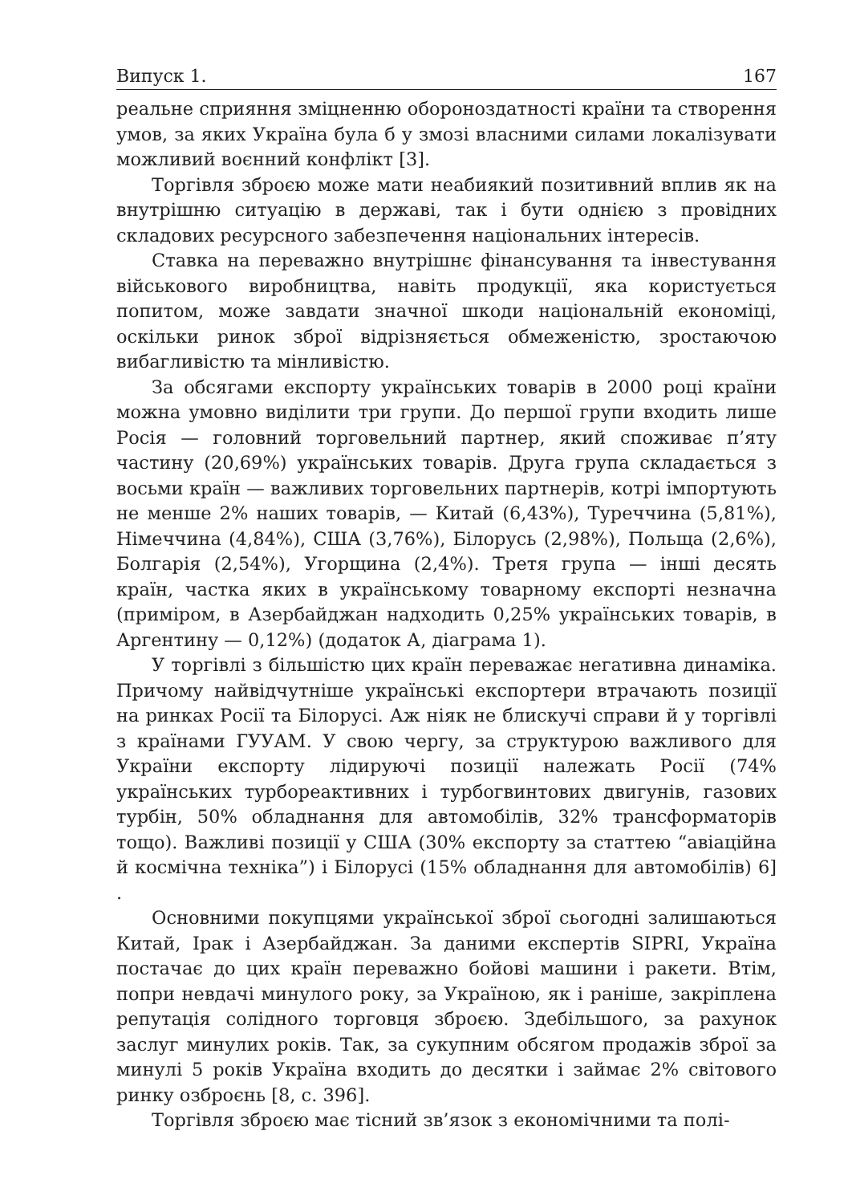Випуск 1. 167
реальне сприяння зміцненню обороноздатності країни та створення умов, за яких Україна була б у змозі власними силами локалізувати можливий воєнний конфлікт [3].
Торгівля зброєю може мати неабиякий позитивний вплив як на внутрішню ситуацію в державі, так і бути однією з провідних складових ресурсного забезпечення національних інтересів.
Ставка на переважно внутрішнє фінансування та інвестування військового виробництва, навіть продукції, яка користується попитом, може завдати значної шкоди національній економіці, оскільки ринок зброї відрізняється обмеженістю, зростаючою вибагливістю та мінливістю.
За обсягами експорту українських товарів в 2000 році країни можна умовно виділити три групи. До першої групи входить лише Росія — головний торговельний партнер, який споживає п’яту частину (20,69%) українських товарів. Друга група складається з восьми країн — важливих торговельних партнерів, котрі імпортують не менше 2% наших товарів, — Китай (6,43%), Туреччина (5,81%), Німеччина (4,84%), США (3,76%), Білорусь (2,98%), Польща (2,6%), Болгарія (2,54%), Угорщина (2,4%). Третя група — інші десять країн, частка яких в українському товарному експорті незначна (приміром, в Азербайджан надходить 0,25% українських товарів, в Аргентину — 0,12%) (додаток А, діаграма 1).
У торгівлі з більшістю цих країн переважає негативна динаміка. Причому найвідчутніше українські експортери втрачають позиції на ринках Росії та Білорусі. Аж ніяк не блискучі справи й у торгівлі з країнами ГУУАМ. У свою чергу, за структурою важливого для України експорту лідируючі позиції належать Росії (74% українських турбореактивних і турбогвинтових двигунів, газових турбін, 50% обладнання для автомобілів, 32% трансформаторів тощо). Важливі позиції у США (30% експорту за статтею “авіаційна й космічна техніка”) і Білорусі (15% обладнання для автомобілів) 6] .
Основними покупцями української зброї сьогодні залишаються Китай, Ірак і Азербайджан. За даними експертів SIPRI, Україна постачає до цих країн переважно бойові машини і ракети. Втім, попри невдачі минулого року, за Україною, як і раніше, закріплена репутація солідного торговця зброєю. Здебільшого, за рахунок заслуг минулих років. Так, за сукупним обсягом продажів зброї за минулі 5 років Україна входить до десятки і займає 2% світового ринку озброєнь [8, с. 396].
Торгівля зброєю має тісний зв’язок з економічними та полі-